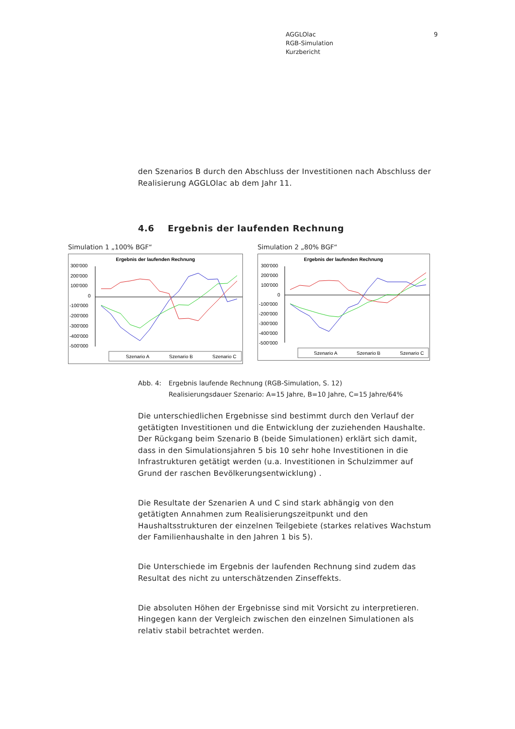AGGLOlac
RGB-Simulation
Kurzbericht
9
den Szenarios B durch den Abschluss der Investitionen nach Abschluss der Realisierung AGGLOlac ab dem Jahr 11.
4.6 Ergebnis der laufenden Rechnung
Simulation 1 „100% BGF“
Ergebnis der laufenden Rechnung
300'000
200'000
100'000
0
-100'000
-200'000
-300'000
-400'000
-500'000
Szenario A
Szenario B
Szenario C
Simulation 2 „80% BGF“
Ergebnis der laufenden Rechnung
300'000
200'000
100'000
0
-100'000
-200'000
-300'000
-400'000
-500'000
Szenario A
Szenario B
Szenario C
Abb. 4: Ergebnis laufende Rechnung (RGB-Simulation, S. 12)
Realisierungsdauer Szenario: A=15 Jahre, B=10 Jahre, C=15 Jahre/64%
Die unterschiedlichen Ergebnisse sind bestimmt durch den Verlauf der getätigten Investitionen und die Entwicklung der zuziehenden Haushalte. Der Rückgang beim Szenario B (beide Simulationen) erklärt sich damit, dass in den Simulationsjahren 5 bis 10 sehr hohe Investitionen in die Infrastrukturen getätigt werden (u.a. Investitionen in Schulzimmer auf Grund der raschen Bevölkerungsentwicklung) .
Die Resultate der Szenarien A und C sind stark abhängig von den getätigten Annahmen zum Realisierungszeitpunkt und den Haushaltsstrukturen der einzelnen Teilgebiete (starkes relatives Wachstum der Familienhaushalte in den Jahren 1 bis 5).
Die Unterschiede im Ergebnis der laufenden Rechnung sind zudem das Resultat des nicht zu unterschätzenden Zinseffekts.
Die absoluten Höhen der Ergebnisse sind mit Vorsicht zu interpretieren. Hingegen kann der Vergleich zwischen den einzelnen Simulationen als relativ stabil betrachtet werden.